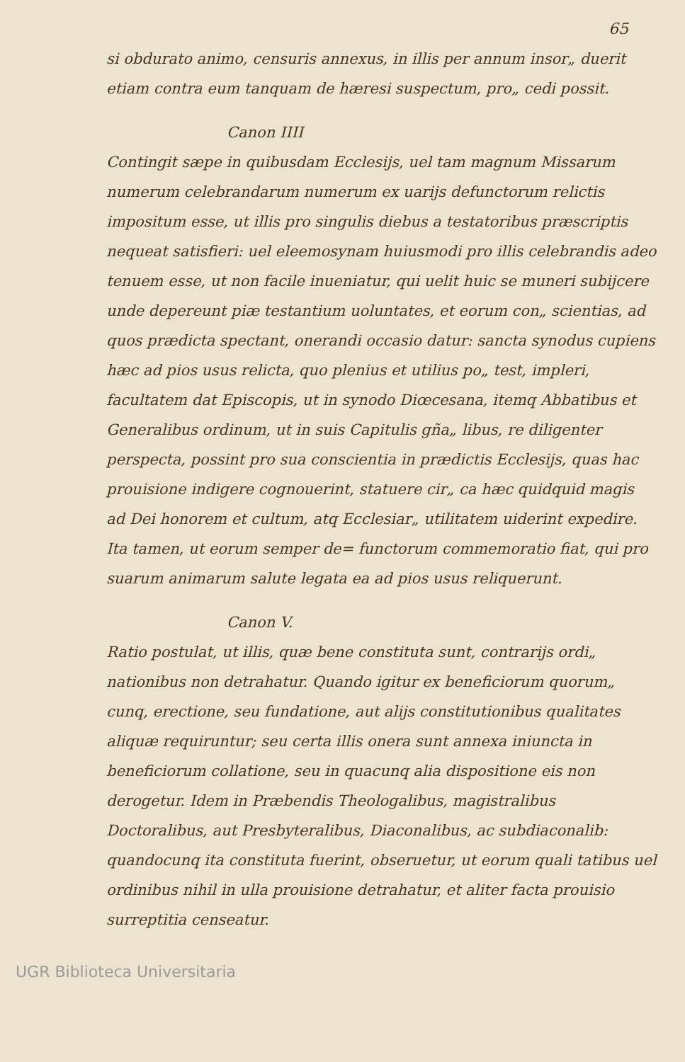65
si obdurato animo, censuris annexus, in illis per annum insor„ duerit etiam contra eum tanquam de hæresi suspectum, pro„ cedi possit.
Canon IIII
Contingit sæpe in quibusdam Ecclesijs, uel tam magnum Missarum numerum celebrandarum numerum ex uarijs defunctorum relictis impositum esse, ut illis pro singulis diebus a testatoribus præscriptis nequeat satisfieri: uel eleemosynam huiusmodi pro illis celebrandis adeo tenuem esse, ut non facile inueniatur, qui uelit huic se muneri subijcere unde depereunt piæ testantium uoluntates, et eorum con„ scientias, ad quos prædicta spectant, onerandi occasio datur: sancta synodus cupiens hæc ad pios usus relicta, quo plenius et utilius po„ test, impleri, facultatem dat Episcopis, ut in synodo Diœcesana, itemq Abbatibus et Generalibus ordinum, ut in suis Capitulis gña„ libus, re diligenter perspecta, possint pro sua conscientia in prædictis Ecclesijs, quas hac prouisione indigere cognouerint, statuere cir„ ca hæc quidquid magis ad Dei honorem et cultum, atq Ecclesiar„ utilitatem uiderint expedire. Ita tamen, ut eorum semper de= functorum commemoratio fiat, qui pro suarum animarum salute legata ea ad pios usus reliquerunt.
Canon V.
Ratio postulat, ut illis, quæ bene constituta sunt, contrarijs ordi„ nationibus non detrahatur. Quando igitur ex beneficiorum quorum„ cunq, erectione, seu fundatione, aut alijs constitutionibus qualitates aliquæ requiruntur; seu certa illis onera sunt annexa iniuncta in beneficiorum collatione, seu in quacunq alia dispositione eis non derogetur. Idem in Præbendis Theologalibus, magistralibus Doctoralibus, aut Presbyteralibus, Diaconalibus, ac subdiaconalib: quandocunq ita constituta fuerint, obseruetur, ut eorum quali tatibus uel ordinibus nihil in ulla prouisione detrahatur, et aliter facta prouisio surreptitia censeatur.
UGR Biblioteca Universitaria